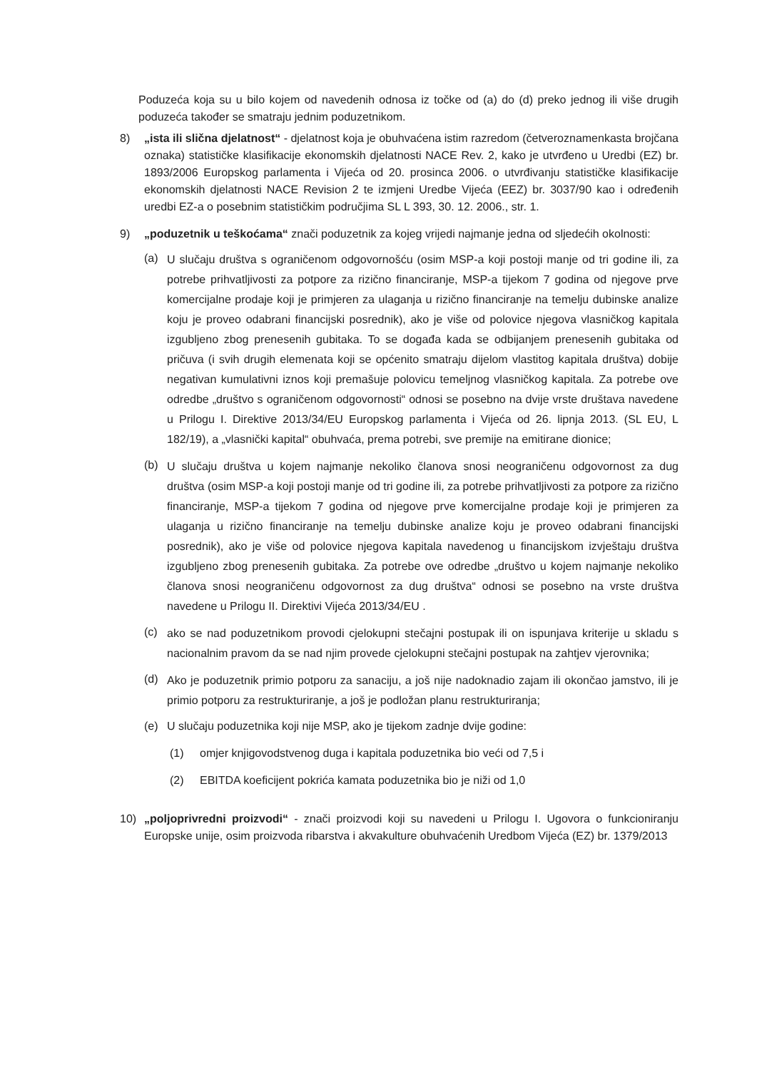Poduzeća koja su u bilo kojem od navedenih odnosa iz točke od (a) do (d) preko jednog ili više drugih poduzeća također se smatraju jednim poduzetnikom.
8) „ista ili slična djelatnost“ - djelatnost koja je obuhvaćena istim razredom (četveroznamenkasta brojčana oznaka) statističke klasifikacije ekonomskih djelatnosti NACE Rev. 2, kako je utvrđeno u Uredbi (EZ) br. 1893/2006 Europskog parlamenta i Vijeća od 20. prosinca 2006. o utvrđivanju statističke klasifikacije ekonomskih djelatnosti NACE Revision 2 te izmjeni Uredbe Vijeća (EEZ) br. 3037/90 kao i određenih uredbi EZ-a o posebnim statističkim područjima SL L 393, 30. 12. 2006., str. 1.
9) „poduzetnik u teškoćama“ znači poduzetnik za kojeg vrijedi najmanje jedna od sljedećih okolnosti:
(a)
U slučaju društva s ograničenom odgovornošću (osim MSP-a koji postoji manje od tri godine ili, za potrebe prihvatljivosti za potpore za rizično financiranje, MSP-a tijekom 7 godina od njegove prve komercijalne prodaje koji je primjeren za ulaganja u rizično financiranje na temelju dubinske analize koju je proveo odabrani financijski posrednik), ako je više od polovice njegova vlasničkog kapitala izgubljeno zbog prenesenih gubitaka. To se događa kada se odbijanjem prenesenih gubitaka od pričuva (i svih drugih elemenata koji se općenito smatraju dijelom vlastitog kapitala društva) dobije negativan kumulativni iznos koji premašuje polovicu temeljnog vlasničkog kapitala. Za potrebe ove odredbe „društvo s ograničenom odgovornosti“ odnosi se posebno na dvije vrste društava navedene u Prilogu I. Direktive 2013/34/EU Europskog parlamenta i Vijeća od 26. lipnja 2013. (SL EU, L 182/19), a „vlasnički kapital“ obuhvaća, prema potrebi, sve premije na emitirane dionice;
(b)
U slučaju društva u kojem najmanje nekoliko članova snosi neograničenu odgovornost za dug društva (osim MSP-a koji postoji manje od tri godine ili, za potrebe prihvatljivosti za potpore za rizično financiranje, MSP-a tijekom 7 godina od njegove prve komercijalne prodaje koji je primjeren za ulaganja u rizično financiranje na temelju dubinske analize koju je proveo odabrani financijski posrednik), ako je više od polovice njegova kapitala navedenog u financijskom izvještaju društva izgubljeno zbog prenesenih gubitaka. Za potrebe ove odredbe „društvo u kojem najmanje nekoliko članova snosi neograničenu odgovornost za dug društva“ odnosi se posebno na vrste društva navedene u Prilogu II. Direktivi Vijeća 2013/34/EU .
(c)
ako se nad poduzetnikom provodi cjelokupni stečajni postupak ili on ispunjava kriterije u skladu s nacionalnim pravom da se nad njim provede cjelokupni stečajni postupak na zahtjev vjerovnika;
(d)
Ako je poduzetnik primio potporu za sanaciju, a još nije nadoknadio zajam ili okončao jamstvo, ili je primio potporu za restrukturiranje, a još je podložan planu restrukturiranja;
(e) U slučaju poduzetnika koji nije MSP, ako je tijekom zadnje dvije godine:
(1) omjer knjigovodstvenog duga i kapitala poduzetnika bio veći od 7,5 i
(2) EBITDA koeficijent pokrića kamata poduzetnika bio je niži od 1,0
10) „poljoprivredni proizvodi“ - znači proizvodi koji su navedeni u Prilogu I. Ugovora o funkcioniranju Europske unije, osim proizvoda ribarstva i akvakulture obuhvaćenih Uredbom Vijeća (EZ) br. 1379/2013